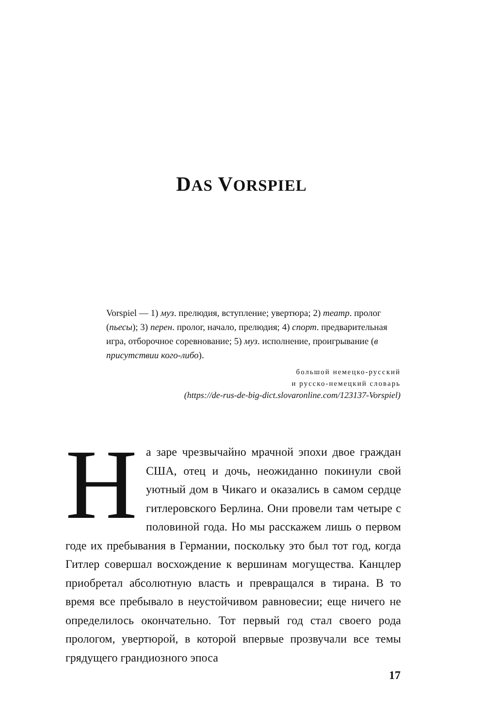DAS VORSPIEL
Vorspiel — 1) муз. прелюдия, вступление; увертюра; 2) театр. пролог (пьесы); 3) перен. пролог, начало, прелюдия; 4) спорт. предварительная игра, отборочное соревнование; 5) муз. исполнение, проигрывание (в присутствии кого-либо).
большой немецко-русский
и русско-немецкий словарь
(https://de-rus-de-big-dict.slovaronline.com/123137-Vorspiel)
На заре чрезвычайно мрачной эпохи двое граждан США, отец и дочь, неожиданно покинули свой уютный дом в Чикаго и оказались в самом сердце гитлеровского Берлина. Они провели там четыре с половиной года. Но мы расскажем лишь о первом годе их пребывания в Германии, поскольку это был тот год, когда Гитлер совершал восхождение к вершинам могущества. Канцлер приобретал абсолютную власть и превращался в тирана. В то время все пребывало в неустойчивом равновесии; еще ничего не определилось окончательно. Тот первый год стал своего рода прологом, увертюрой, в которой впервые прозвучали все темы грядущего грандиозного эпоса
17